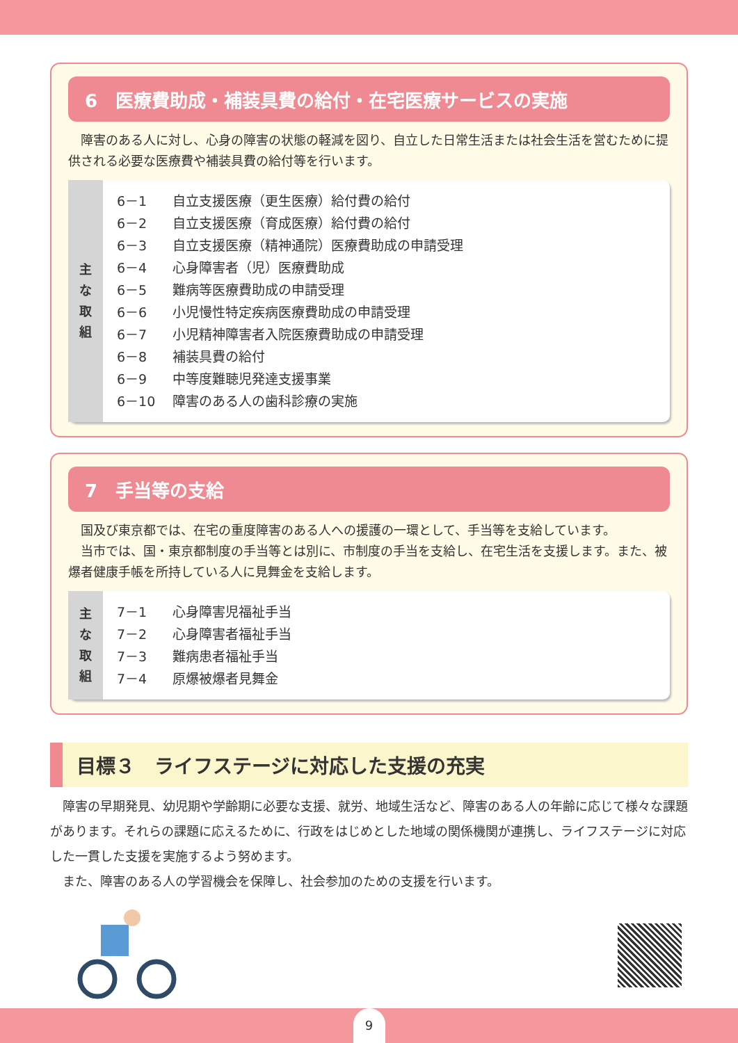6　医療費助成・補装具費の給付・在宅医療サービスの実施
　障害のある人に対し、心身の障害の状態の軽減を図り、自立した日常生活または社会生活を営むために提供される必要な医療費や補装具費の給付等を行います。
主
な
取
組
6－1 自立支援医療（更生医療）給付費の給付
6－2 自立支援医療（育成医療）給付費の給付
6－3 自立支援医療（精神通院）医療費助成の申請受理
6－4 心身障害者（児）医療費助成
6－5 難病等医療費助成の申請受理
6－6 小児慢性特定疾病医療費助成の申請受理
6－7 小児精神障害者入院医療費助成の申請受理
6－8 補装具費の給付
6－9 中等度難聴児発達支援事業
6－10 障害のある人の歯科診療の実施
7　手当等の支給
　国及び東京都では、在宅の重度障害のある人への援護の一環として、手当等を支給しています。
　当市では、国・東京都制度の手当等とは別に、市制度の手当を支給し、在宅生活を支援します。また、被爆者健康手帳を所持している人に見舞金を支給します。
主
な
取
組
7－1 心身障害児福祉手当
7－2 心身障害者福祉手当
7－3 難病患者福祉手当
7－4 原爆被爆者見舞金
目標３　ライフステージに対応した支援の充実
　障害の早期発見、幼児期や学齢期に必要な支援、就労、地域生活など、障害のある人の年齢に応じて様々な課題があります。それらの課題に応えるために、行政をはじめとした地域の関係機関が連携し、ライフステージに対応した一貫した支援を実施するよう努めます。
　また、障害のある人の学習機会を保障し、社会参加のための支援を行います。
9